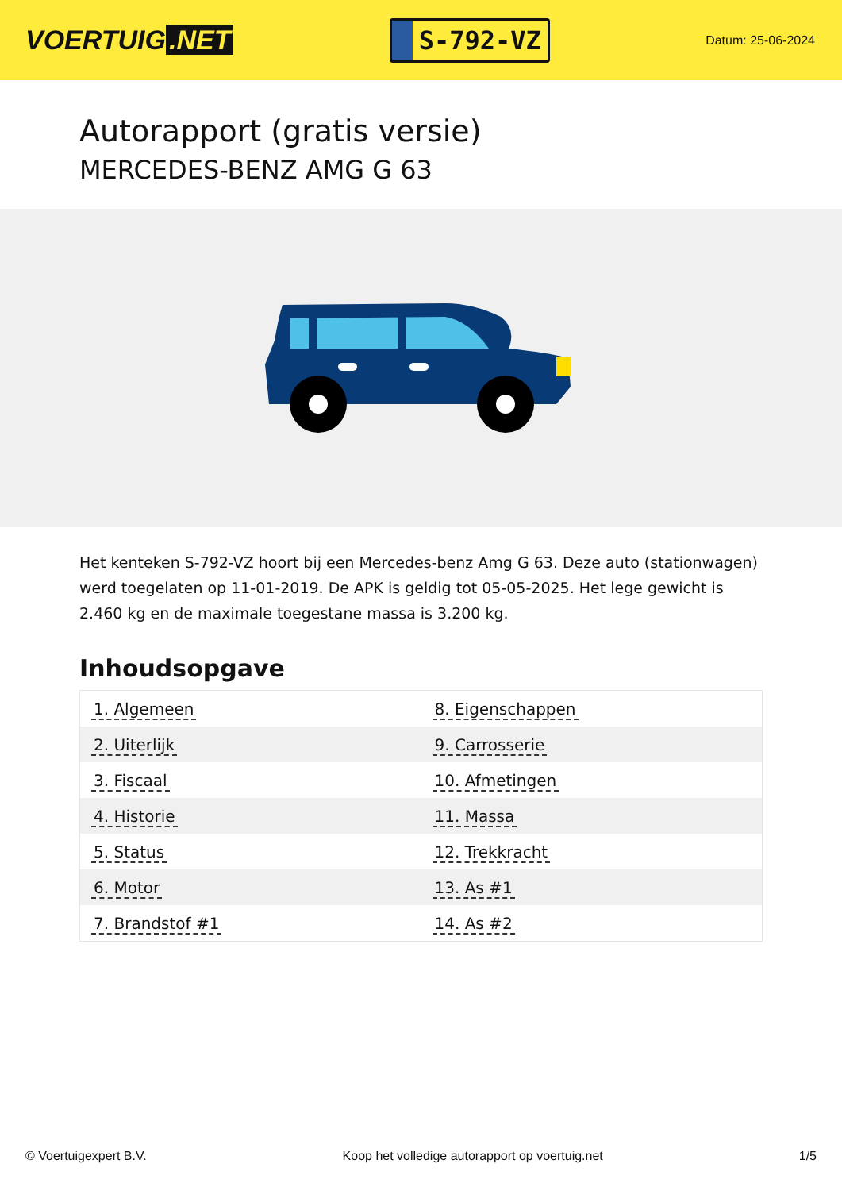VOERTUIG.NET
S-792-VZ
Datum: 25-06-2024
Autorapport (gratis versie)
MERCEDES-BENZ AMG G 63
Het kenteken S-792-VZ hoort bij een Mercedes-benz Amg G 63. Deze auto (stationwagen) werd toegelaten op 11-01-2019. De APK is geldig tot 05-05-2025. Het lege gewicht is 2.460 kg en de maximale toegestane massa is 3.200 kg.
Inhoudsopgave
| 1. Algemeen | 8. Eigenschappen |
| 2. Uiterlijk | 9. Carrosserie |
| 3. Fiscaal | 10. Afmetingen |
| 4. Historie | 11. Massa |
| 5. Status | 12. Trekkracht |
| 6. Motor | 13. As #1 |
| 7. Brandstof #1 | 14. As #2 |
© Voertuigexpert B.V. Koop het volledige autorapport op voertuig.net
1/5